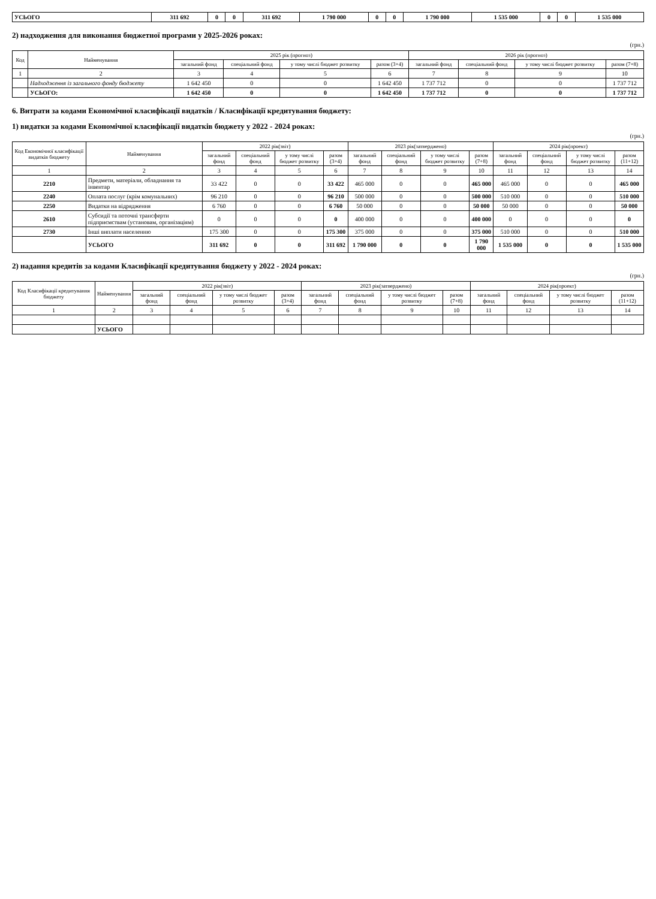| УСЬОГО | 311 692 | 0 | 0 | 311 692 | 1 790 000 | 0 | 0 | 1 790 000 | 1 535 000 | 0 | 0 | 1 535 000 |
2) надходження для виконання бюджетної програми у 2025-2026 роках:
(грн.)
| Код | Найменування | 2025 рік (прогноз) | | | | 2026 рік (прогноз) | | | |
| --- | --- | --- | --- | --- | --- | --- | --- | --- | --- |
| | | загальний фонд | спеціальний фонд | у тому числі бюджет розвитку | разом (3+4) | загальний фонд | спеціальний фонд | у тому числі бюджет розвитку | разом (7+8) |
| 1 | 2 | 3 | 4 | 5 | 6 | 7 | 8 | 9 | 10 |
| | Надходження із загального фонду бюджету | 1 642 450 | 0 | 0 | 1 642 450 | 1 737 712 | 0 | 0 | 1 737 712 |
| | УСЬОГО: | 1 642 450 | 0 | 0 | 1 642 450 | 1 737 712 | 0 | 0 | 1 737 712 |
6. Витрати за кодами Економічної класифікації видатків / Класифікації кредитування бюджету:
1) видатки за кодами Економічної класифікації видатків бюджету у 2022 - 2024 роках:
(грн.)
| Код Економічної класифікації видатків бюджету | Найменування | 2022 рік(звіт) | | | | 2023 рік(затверджено) | | | | 2024 рік(проект) | | | |
| --- | --- | --- | --- | --- | --- | --- | --- | --- | --- | --- | --- | --- | --- |
| | | загальний фонд | спеціальний фонд | у тому числі бюджет розвитку | разом (3+4) | загальний фонд | спеціальний фонд | у тому числі бюджет розвитку | разом (7+8) | загальний фонд | спеціальний фонд | у тому числі бюджет розвитку | разом (11+12) |
| 1 | 2 | 3 | 4 | 5 | 6 | 7 | 8 | 9 | 10 | 11 | 12 | 13 | 14 |
| 2210 | Предмети, матеріали, обладнання та інвентар | 33 422 | 0 | 0 | 33 422 | 465 000 | 0 | 0 | 465 000 | 465 000 | 0 | 0 | 465 000 |
| 2240 | Оплата послуг (крім комунальних) | 96 210 | 0 | 0 | 96 210 | 500 000 | 0 | 0 | 500 000 | 510 000 | 0 | 0 | 510 000 |
| 2250 | Видатки на відрядження | 6 760 | 0 | 0 | 6 760 | 50 000 | 0 | 0 | 50 000 | 50 000 | 0 | 0 | 50 000 |
| 2610 | Субсидії та поточні трансферти підприємствам (установам, організаціям) | 0 | 0 | 0 | 0 | 400 000 | 0 | 0 | 400 000 | 0 | 0 | 0 | 0 |
| 2730 | Інші виплати населенню | 175 300 | 0 | 0 | 175 300 | 375 000 | 0 | 0 | 375 000 | 510 000 | 0 | 0 | 510 000 |
| | УСЬОГО | 311 692 | 0 | 0 | 311 692 | 1 790 000 | 0 | 0 | 1 790 000 | 1 535 000 | 0 | 0 | 1 535 000 |
2) надання кредитів за кодами Класифікації кредитування бюджету у 2022 - 2024 роках:
(грн.)
| Код Класифікації кредитування бюджету | Найменування | 2022 рік(звіт) | | | | 2023 рік(затверджено) | | | | 2024 рік(проект) | | | |
| --- | --- | --- | --- | --- | --- | --- | --- | --- | --- | --- | --- | --- | --- |
| | | загальний фонд | спеціальний фонд | у тому числі бюджет розвитку | разом (3+4) | загальний фонд | спеціальний фонд | у тому числі бюджет розвитку | разом (7+8) | загальний фонд | спеціальний фонд | у тому числі бюджет розвитку | разом (11+12) |
| 1 | 2 | 3 | 4 | 5 | 6 | 7 | 8 | 9 | 10 | 11 | 12 | 13 | 14 |
| | УСЬОГО | | | | | | | | | | | | |